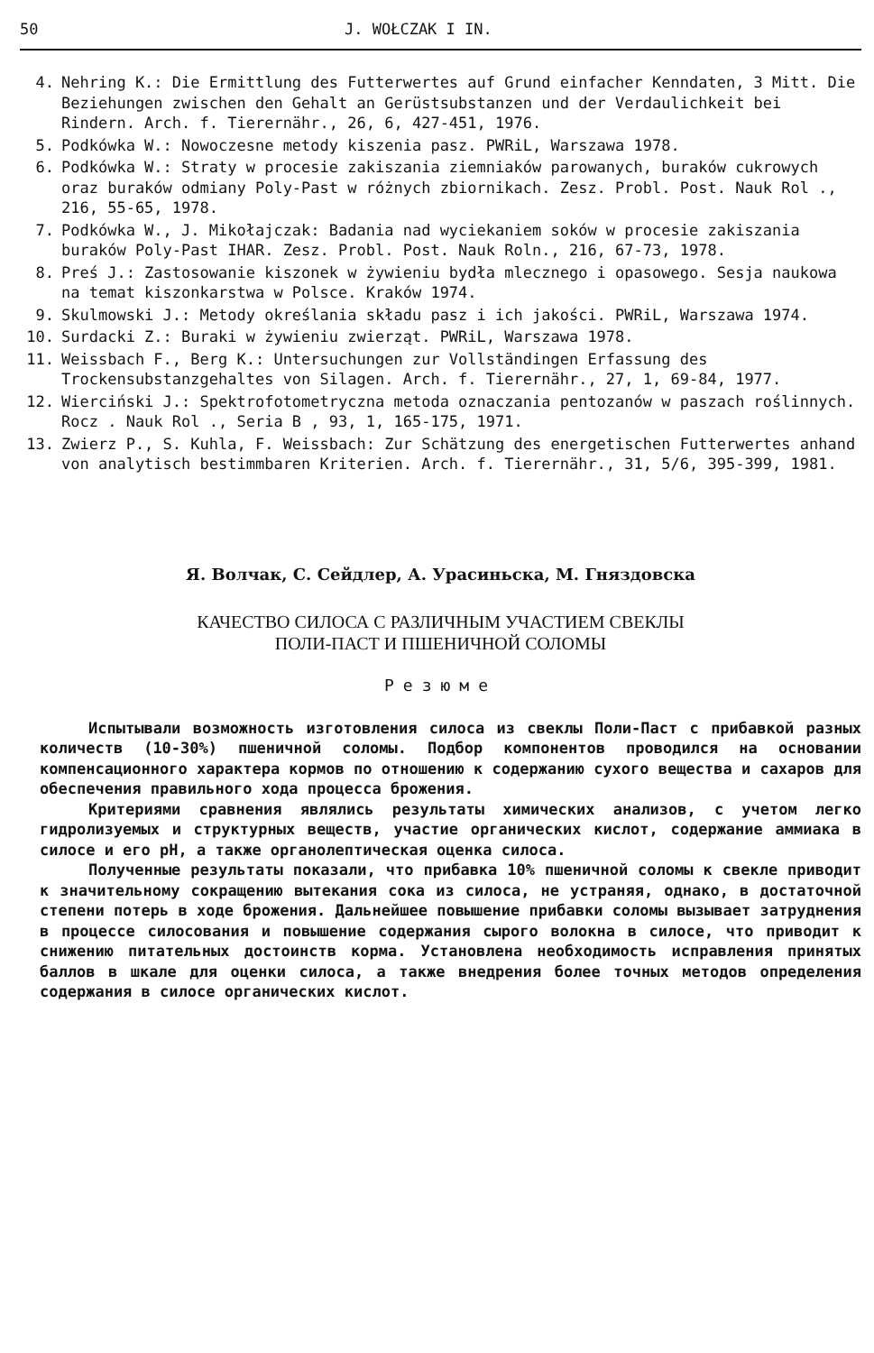50 J. WOŁCZAK I IN.
4. Nehring K.: Die Ermittlung des Futterwertes auf Grund einfacher Kenndaten, 3 Mitt. Die Beziehungen zwischen den Gehalt an Gerüstsubstanzen und der Verdaulichkeit bei Rindern. Arch. f. Tierernähr., 26, 6, 427-451, 1976.
5. Podkówka W.: Nowoczesne metody kiszenia pasz. PWRiL, Warszawa 1978.
6. Podkówka W.: Straty w procesie zakiszania ziemniaków parowanych, buraków cukrowych oraz buraków odmiany Poly-Past w różnych zbiornikach. Zesz. Probl. Post. Nauk Rol ., 216, 55-65, 1978.
7. Podkówka W., J. Mikołajczak: Badania nad wyciekaniem soków w procesie zakiszania buraków Poly-Past IHAR. Zesz. Probl. Post. Nauk Roln., 216, 67-73, 1978.
8. Preś J.: Zastosowanie kiszonek w żywieniu bydła mlecznego i opasowego. Sesja naukowa na temat kiszonkarstwa w Polsce. Kraków 1974.
9. Skulmowski J.: Metody określania składu pasz i ich jakości. PWRiL, Warszawa 1974.
10. Surdacki Z.: Buraki w żywieniu zwierząt. PWRiL, Warszawa 1978.
11. Weissbach F., Berg K.: Untersuchungen zur Vollständingen Erfassung des Trockensubstanzgehaltes von Silagen. Arch. f. Tierernähr., 27, 1, 69-84, 1977.
12. Wierciński J.: Spektrofotometryczna metoda oznaczania pentozanów w paszach roślinnych. Rocz . Nauk Rol ., Seria B , 93, 1, 165-175, 1971.
13. Zwierz P., S. Kuhla, F. Weissbach: Zur Schätzung des energetischen Futterwertes anhand von analytisch bestimmbaren Kriterien. Arch. f. Tierernähr., 31, 5/6, 395-399, 1981.
Я. Волчак, С. Сейдлер, А. Урасиньска, М. Гняздовска
КАЧЕСТВО СИЛОСА С РАЗЛИЧНЫМ УЧАСТИЕМ СВЕКЛЫ
ПОЛИ-ПАСТ И ПШЕНИЧНОЙ СОЛОМЫ
Резюме
Испытывали возможность изготовления силоса из свеклы Поли-Паст с прибавкой разных количеств (10-30%) пшеничной соломы. Подбор компонентов проводился на основании компенсационного характера кормов по отношению к содержанию сухого вещества и сахаров для обеспечения правильного хода процесса брожения.
Критериями сравнения являлись результаты химических анализов, с учетом легко гидролизуемых и структурных веществ, участие органических кислот, содержание аммиака в силосе и его pH, а также органолептическая оценка силоса.
Полученные результаты показали, что прибавка 10% пшеничной соломы к свекле приводит к значительному сокращению вытекания сока из силоса, не устраняя, однако, в достаточной степени потерь в ходе брожения. Дальнейшее повышение прибавки соломы вызывает затруднения в процессе силосования и повышение содержания сырого волокна в силосе, что приводит к снижению питательных достоинств корма. Установлена необходимость исправления принятых баллов в шкале для оценки силоса, а также внедрения более точных методов определения содержания в силосе органических кислот.